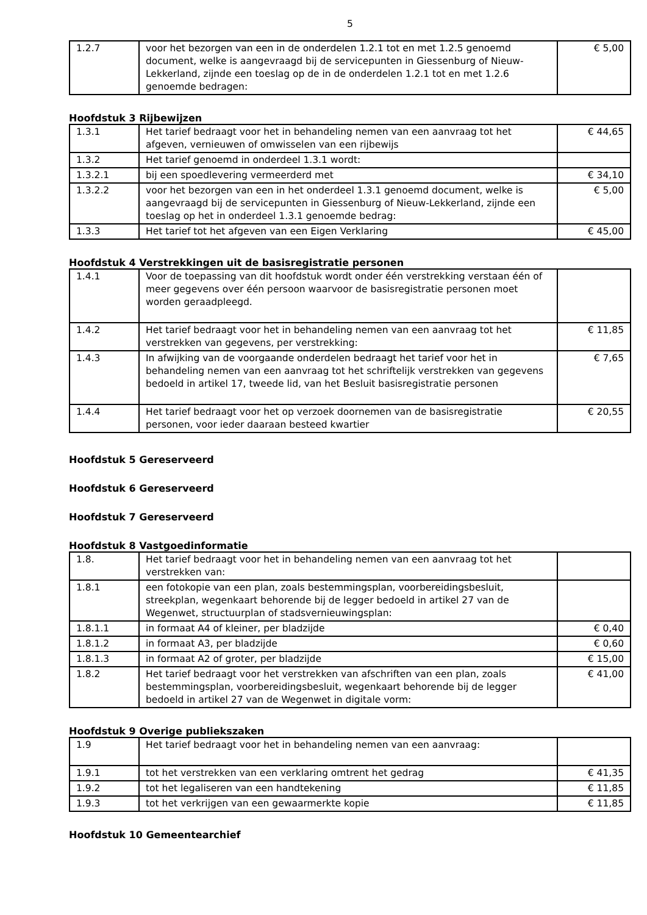5
| 1.2.7 | voor het bezorgen van een in de onderdelen 1.2.1 tot en met 1.2.5 genoemd document, welke is aangevraagd bij de servicepunten in Giessenburg of Nieuw-Lekkerland, zijnde een toeslag op de in de onderdelen 1.2.1 tot en met 1.2.6 genoemde bedragen: | € 5,00 |
Hoofdstuk 3 Rijbewijzen
| 1.3.1 | Het tarief bedraagt voor het in behandeling nemen van een aanvraag tot het afgeven, vernieuwen of omwisselen van een rijbewijs | € 44,65 |
| 1.3.2 | Het tarief genoemd in onderdeel 1.3.1 wordt: | |
| 1.3.2.1 | bij een spoedlevering vermeerderd met | € 34,10 |
| 1.3.2.2 | voor het bezorgen van een in het onderdeel 1.3.1 genoemd document, welke is aangevraagd bij de servicepunten in Giessenburg of Nieuw-Lekkerland, zijnde een toeslag op het in onderdeel 1.3.1 genoemde bedrag: | € 5,00 |
| 1.3.3 | Het tarief tot het afgeven van een Eigen Verklaring | € 45,00 |
Hoofdstuk 4 Verstrekkingen uit de basisregistratie personen
| 1.4.1 | Voor de toepassing van dit hoofdstuk wordt onder één verstrekking verstaan één of meer gegevens over één persoon waarvoor de basisregistratie personen moet worden geraadpleegd. | |
| 1.4.2 | Het tarief bedraagt voor het in behandeling nemen van een aanvraag tot het verstrekken van gegevens, per verstrekking: | € 11,85 |
| 1.4.3 | In afwijking van de voorgaande onderdelen bedraagt het tarief voor het in behandeling nemen van een aanvraag tot het schriftelijk verstrekken van gegevens bedoeld in artikel 17, tweede lid, van het Besluit basisregistratie personen | € 7,65 |
| 1.4.4 | Het tarief bedraagt voor het op verzoek doornemen van de basisregistratie personen, voor ieder daaraan besteed kwartier | € 20,55 |
Hoofdstuk 5 Gereserveerd
Hoofdstuk 6 Gereserveerd
Hoofdstuk 7 Gereserveerd
Hoofdstuk 8 Vastgoedinformatie
| 1.8. | Het tarief bedraagt voor het in behandeling nemen van een aanvraag tot het verstrekken van: | |
| 1.8.1 | een fotokopie van een plan, zoals bestemmingsplan, voorbereidingsbesluit, streekplan, wegenkaart behorende bij de legger bedoeld in artikel 27 van de Wegenwet, structuurplan of stadsvernieuwingsplan: | |
| 1.8.1.1 | in formaat A4 of kleiner, per bladzijde | € 0,40 |
| 1.8.1.2 | in formaat A3, per bladzijde | € 0,60 |
| 1.8.1.3 | in formaat A2 of groter, per bladzijde | € 15,00 |
| 1.8.2 | Het tarief bedraagt voor het verstrekken van afschriften van een plan, zoals bestemmingsplan, voorbereidingsbesluit, wegenkaart behorende bij de legger bedoeld in artikel 27 van de Wegenwet in digitale vorm: | € 41,00 |
Hoofdstuk 9 Overige publiekszaken
| 1.9 | Het tarief bedraagt voor het in behandeling nemen van een aanvraag: | |
| 1.9.1 | tot het verstrekken van een verklaring omtrent het gedrag | € 41,35 |
| 1.9.2 | tot het legaliseren van een handtekening | € 11,85 |
| 1.9.3 | tot het verkrijgen van een gewaarmerkte kopie | € 11,85 |
Hoofdstuk 10 Gemeentearchief